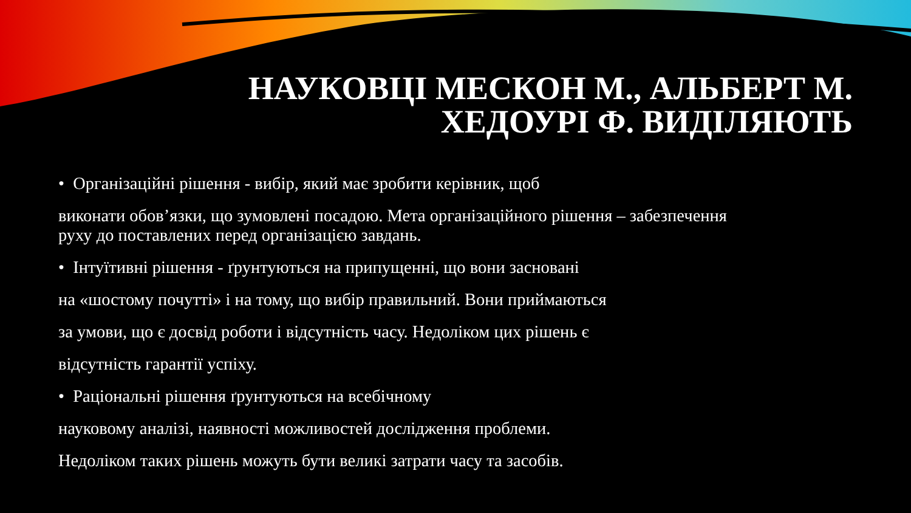НАУКОВЦІ МЕСКОН М., АЛЬБЕРТ М.
ХЕДОУРІ Ф. ВИДІЛЯЮТЬ
• Організаційні рішення - вибір, який має зробити керівник, щоб
виконати обов’язки, що зумовлені посадою. Мета організаційного рішення – забезпечення руху до поставлених перед організацією завдань.
• Інтуїтивні рішення - ґрунтуються на припущенні, що вони засновані
на «шостому почутті» і на тому, що вибір правильний. Вони приймаються
за умови, що є досвід роботи і відсутність часу. Недоліком цих рішень є
відсутність гарантії успіху.
• Раціональні рішення ґрунтуються на всебічному
науковому аналізі, наявності можливостей дослідження проблеми.
Недоліком таких рішень можуть бути великі затрати часу та засобів.